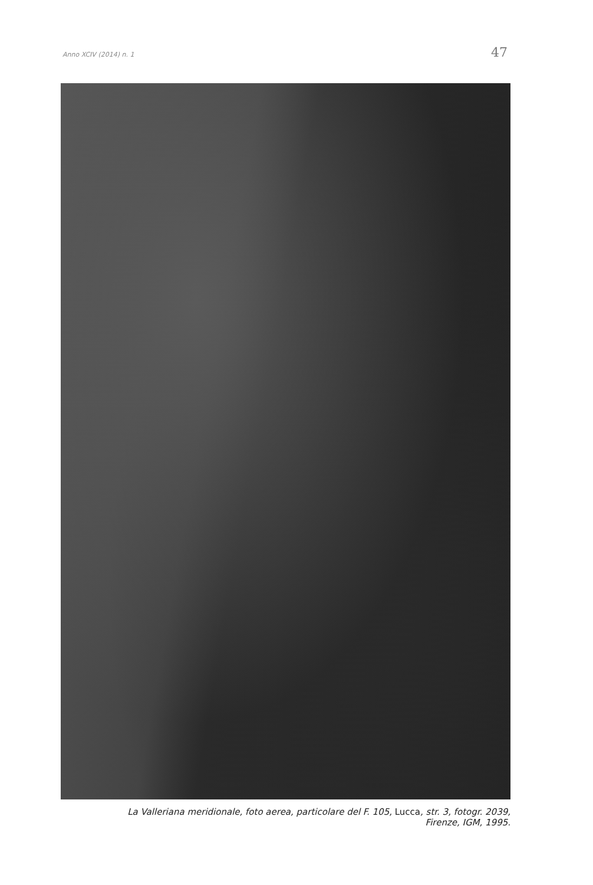Anno XCIV (2014) n. 1
47
La Valleriana meridionale, foto aerea, particolare del F. 105, Lucca, str. 3, fotogr. 2039,
Firenze, IGM, 1995.